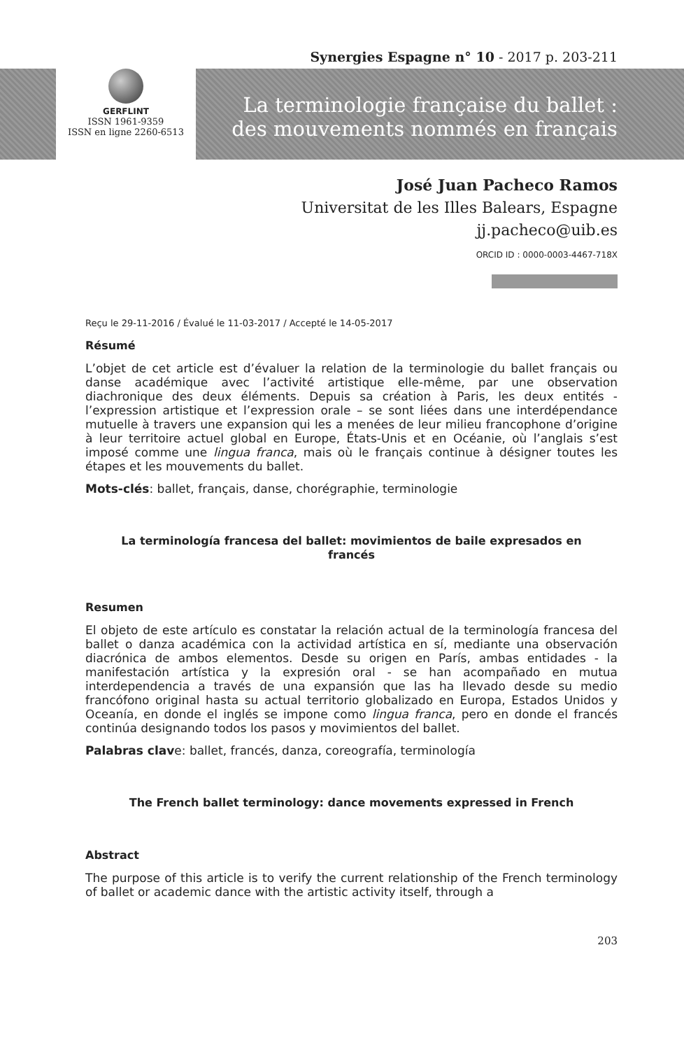Synergies Espagne n° 10 - 2017 p. 203-211
GERFLINT
ISSN 1961-9359
ISSN en ligne 2260-6513
La terminologie française du ballet :
des mouvements nommés en français
José Juan Pacheco Ramos
Universitat de les Illes Balears, Espagne
jj.pacheco@uib.es
ORCID ID : 0000-0003-4467-718X
Reçu le 29-11-2016 / Évalué le 11-03-2017 / Accepté le 14-05-2017
Résumé
L’objet de cet article est d’évaluer la relation de la terminologie du ballet français ou danse académique avec l’activité artistique elle-même, par une observation diachronique des deux éléments. Depuis sa création à Paris, les deux entités - l’expression artistique et l’expression orale – se sont liées dans une interdépendance mutuelle à travers une expansion qui les a menées de leur milieu francophone d’origine à leur territoire actuel global en Europe, États-Unis et en Océanie, où l’anglais s’est imposé comme une lingua franca, mais où le français continue à désigner toutes les étapes et les mouvements du ballet.
Mots-clés: ballet, français, danse, chorégraphie, terminologie
La terminología francesa del ballet: movimientos de baile expresados en francés
Resumen
El objeto de este artículo es constatar la relación actual de la terminología francesa del ballet o danza académica con la actividad artística en sí, mediante una observación diacrónica de ambos elementos. Desde su origen en París, ambas entidades - la manifestación artística y la expresión oral - se han acompañado en mutua interdependencia a través de una expansión que las ha llevado desde su medio francófono original hasta su actual territorio globalizado en Europa, Estados Unidos y Oceanía, en donde el inglés se impone como lingua franca, pero en donde el francés continúa designando todos los pasos y movimientos del ballet.
Palabras clave: ballet, francés, danza, coreografía, terminología
The French ballet terminology: dance movements expressed in French
Abstract
The purpose of this article is to verify the current relationship of the French terminology of ballet or academic dance with the artistic activity itself, through a
203